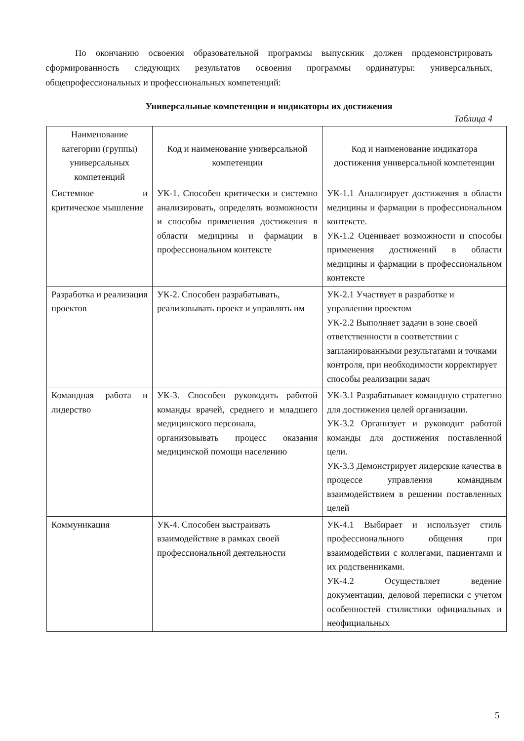По окончанию освоения образовательной программы выпускник должен продемонстрировать сформированность следующих результатов освоения программы ординатуры: универсальных, общепрофессиональных и профессиональных компетенций:
Универсальные компетенции и индикаторы их достижения
Таблица 4
| Наименование категории (группы) универсальных компетенций | Код и наименование универсальной компетенции | Код и наименование индикатора достижения универсальной компетенции |
| --- | --- | --- |
| Системное и критическое мышление | УК-1. Способен критически и системно анализировать, определять возможности и способы применения достижения в области медицины и фармации в профессиональном контексте | УК-1.1 Анализирует достижения в области медицины и фармации в профессиональном контексте. УК-1.2 Оценивает возможности и способы применения достижений в области медицины и фармации в профессиональном контексте |
| Разработка и реализация проектов | УК-2. Способен разрабатывать, реализовывать проект и управлять им | УК-2.1 Участвует в разработке и управлении проектом УК-2.2 Выполняет задачи в зоне своей ответственности в соответствии с запланированными результатами и точками контроля, при необходимости корректирует способы реализации задач |
| Командная работа и лидерство | УК-3. Способен руководить работой команды врачей, среднего и младшего медицинского персонала, организовывать процесс оказания медицинской помощи населению | УК-3.1 Разрабатывает командную стратегию для достижения целей организации. УК-3.2 Организует и руководит работой команды для достижения поставленной цели. УК-3.3 Демонстрирует лидерские качества в процессе управления командным взаимодействием в решении поставленных целей |
| Коммуникация | УК-4. Способен выстраивать взаимодействие в рамках своей профессиональной деятельности | УК-4.1 Выбирает и использует стиль профессионального общения при взаимодействии с коллегами, пациентами и их родственниками. УК-4.2 Осуществляет ведение документации, деловой переписки с учетом особенностей стилистики официальных и неофициальных |
5